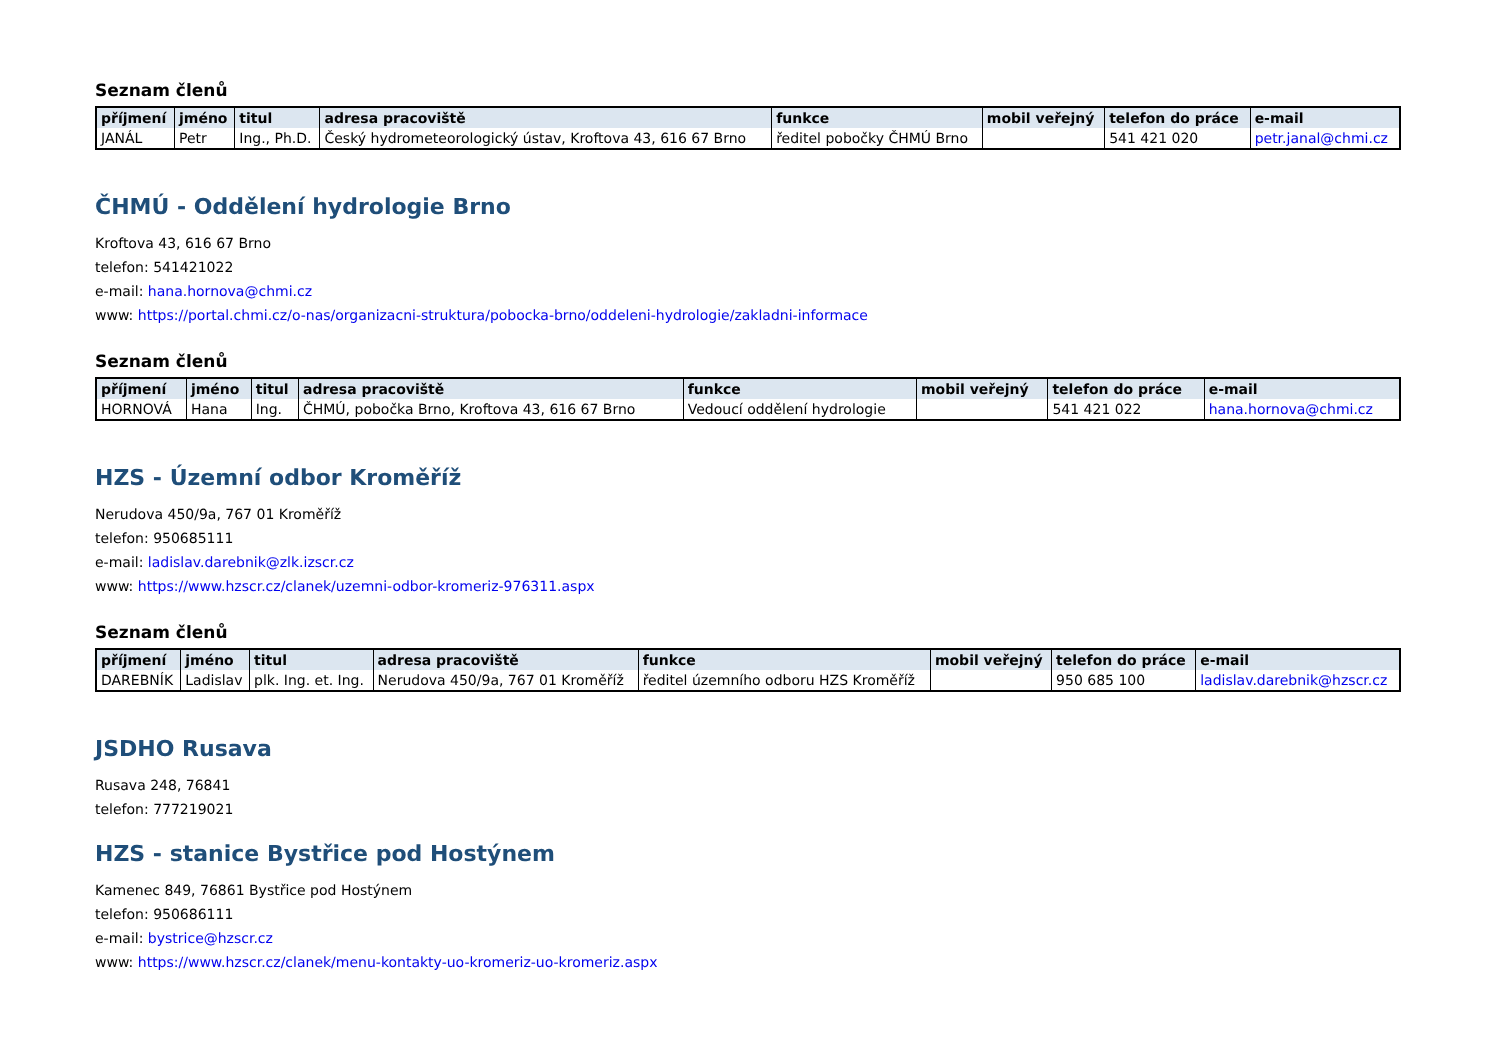Seznam členů
| příjmení | jméno | titul | adresa pracoviště | funkce | mobil veřejný | telefon do práce | e-mail |
| --- | --- | --- | --- | --- | --- | --- | --- |
| JANÁL | Petr | Ing., Ph.D. | Český hydrometeorologický ústav, Kroftova 43, 616 67 Brno | ředitel pobočky ČHMÚ Brno | | 541 421 020 | petr.janal@chmi.cz |
ČHMÚ - Oddělení hydrologie Brno
Kroftova 43, 616 67 Brno
telefon: 541421022
e-mail: hana.hornova@chmi.cz
www: https://portal.chmi.cz/o-nas/organizacni-struktura/pobocka-brno/oddeleni-hydrologie/zakladni-informace
Seznam členů
| příjmení | jméno | titul | adresa pracoviště | funkce | mobil veřejný | telefon do práce | e-mail |
| --- | --- | --- | --- | --- | --- | --- | --- |
| HORNOVÁ | Hana | Ing. | ČHMÚ, pobočka Brno, Kroftova 43, 616 67 Brno | Vedoucí oddělení hydrologie | | 541 421 022 | hana.hornova@chmi.cz |
HZS - Územní odbor Kroměříž
Nerudova 450/9a, 767 01 Kroměříž
telefon: 950685111
e-mail: ladislav.darebnik@zlk.izscr.cz
www: https://www.hzscr.cz/clanek/uzemni-odbor-kromeriz-976311.aspx
Seznam členů
| příjmení | jméno | titul | adresa pracoviště | funkce | mobil veřejný | telefon do práce | e-mail |
| --- | --- | --- | --- | --- | --- | --- | --- |
| DAREBNÍK | Ladislav | plk. Ing. et. Ing. | Nerudova 450/9a, 767 01 Kroměříž | ředitel územního odboru HZS Kroměříž | | 950 685 100 | ladislav.darebnik@hzscr.cz |
JSDHO Rusava
Rusava 248, 76841
telefon: 777219021
HZS - stanice Bystřice pod Hostýnem
Kamenec 849, 76861 Bystřice pod Hostýnem
telefon: 950686111
e-mail: bystrice@hzscr.cz
www: https://www.hzscr.cz/clanek/menu-kontakty-uo-kromeriz-uo-kromeriz.aspx